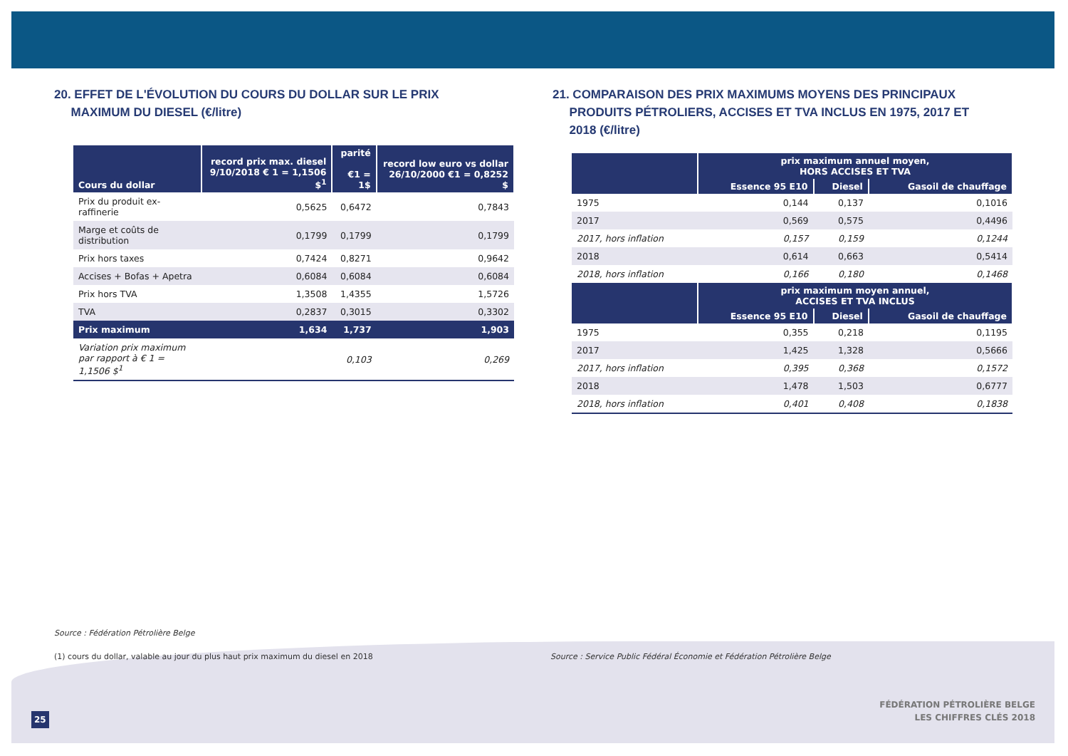20. EFFET DE L'ÉVOLUTION DU COURS DU DOLLAR SUR LE PRIX
MAXIMUM DU DIESEL (€/litre)
| Cours du dollar | record prix max. diesel 9/10/2018 € 1 = 1,1506 $<sup>1</sup> | parité €1 = 1$ | record low euro vs dollar 26/10/2000 €1 = 0,8252 $ |
| --- | --- | --- | --- |
| Prix du produit ex-raffinerie | 0,5625 | 0,6472 | 0,7843 |
| Marge et coûts de distribution | 0,1799 | 0,1799 | 0,1799 |
| Prix hors taxes | 0,7424 | 0,8271 | 0,9642 |
| Accises + Bofas + Apetra | 0,6084 | 0,6084 | 0,6084 |
| Prix hors TVA | 1,3508 | 1,4355 | 1,5726 |
| TVA | 0,2837 | 0,3015 | 0,3302 |
| Prix maximum | 1,634 | 1,737 | 1,903 |
| Variation prix maximum par rapport à € 1 = 1,1506 $<sup>1</sup> | | 0,103 | 0,269 |
21. COMPARAISON DES PRIX MAXIMUMS MOYENS DES PRINCIPAUX
PRODUITS PÉTROLIERS, ACCISES ET TVA INCLUS EN 1975, 2017 ET
2018 (€/litre)
| | prix maximum annuel moyen, HORS ACCISES ET TVA | | |
| --- | --- | --- | --- |
| | Essence 95 E10 | Diesel | Gasoil de chauffage |
| 1975 | 0,144 | 0,137 | 0,1016 |
| 2017 | 0,569 | 0,575 | 0,4496 |
| 2017, hors inflation | 0,157 | 0,159 | 0,1244 |
| 2018 | 0,614 | 0,663 | 0,5414 |
| 2018, hors inflation | 0,166 | 0,180 | 0,1468 |
| | prix maximum moyen annuel, ACCISES ET TVA INCLUS | | |
| | Essence 95 E10 | Diesel | Gasoil de chauffage |
| 1975 | 0,355 | 0,218 | 0,1195 |
| 2017 | 1,425 | 1,328 | 0,5666 |
| 2017, hors inflation | 0,395 | 0,368 | 0,1572 |
| 2018 | 1,478 | 1,503 | 0,6777 |
| 2018, hors inflation | 0,401 | 0,408 | 0,1838 |
Source : Fédération Pétrolière Belge
(1) cours du dollar, valable au jour du plus haut prix maximum du diesel en 2018 Source : Service Public Fédéral Économie et Fédération Pétrolière Belge
25
FÉDÉRATION PÉTROLIÈRE BELGE
LES CHIFFRES CLÉS 2018